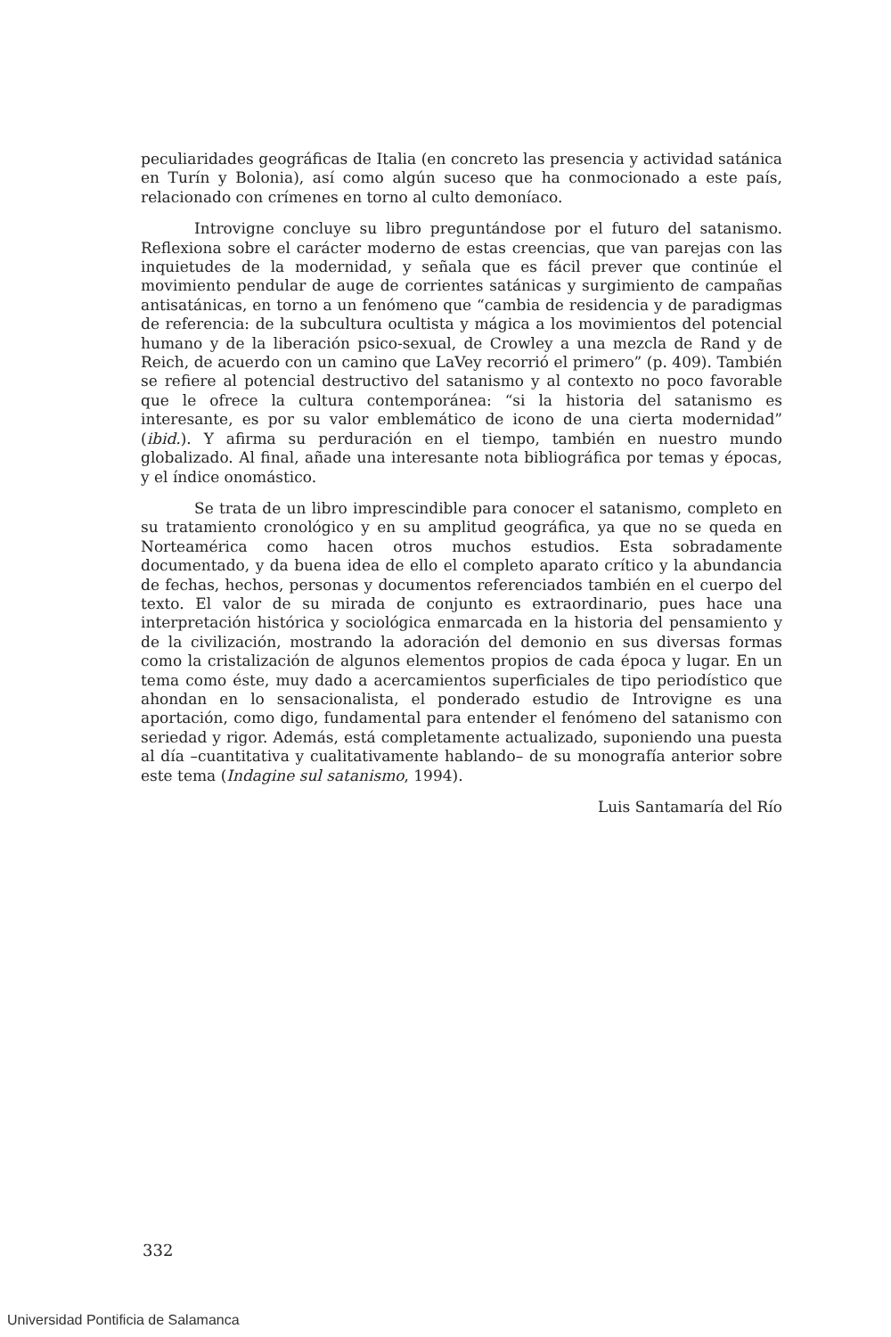peculiaridades geográficas de Italia (en concreto las presencia y actividad satánica en Turín y Bolonia), así como algún suceso que ha conmocionado a este país, relacionado con crímenes en torno al culto demoníaco.
Introvigne concluye su libro preguntándose por el futuro del satanismo. Reflexiona sobre el carácter moderno de estas creencias, que van parejas con las inquietudes de la modernidad, y señala que es fácil prever que continúe el movimiento pendular de auge de corrientes satánicas y surgimiento de campañas antisatánicas, en torno a un fenómeno que “cambia de residencia y de paradigmas de referencia: de la subcultura ocultista y mágica a los movimientos del potencial humano y de la liberación psico-sexual, de Crowley a una mezcla de Rand y de Reich, de acuerdo con un camino que LaVey recorrió el primero” (p. 409). También se refiere al potencial destructivo del satanismo y al contexto no poco favorable que le ofrece la cultura contemporánea: “si la historia del satanismo es interesante, es por su valor emblemático de icono de una cierta modernidad” (ibid.). Y afirma su perduración en el tiempo, también en nuestro mundo globalizado. Al final, añade una interesante nota bibliográfica por temas y épocas, y el índice onomástico.
Se trata de un libro imprescindible para conocer el satanismo, completo en su tratamiento cronológico y en su amplitud geográfica, ya que no se queda en Norteamérica como hacen otros muchos estudios. Esta sobradamente documentado, y da buena idea de ello el completo aparato crítico y la abundancia de fechas, hechos, personas y documentos referenciados también en el cuerpo del texto. El valor de su mirada de conjunto es extraordinario, pues hace una interpretación histórica y sociológica enmarcada en la historia del pensamiento y de la civilización, mostrando la adoración del demonio en sus diversas formas como la cristalización de algunos elementos propios de cada época y lugar. En un tema como éste, muy dado a acercamientos superficiales de tipo periodístico que ahondan en lo sensacionalista, el ponderado estudio de Introvigne es una aportación, como digo, fundamental para entender el fenómeno del satanismo con seriedad y rigor. Además, está completamente actualizado, suponiendo una puesta al día –cuantitativa y cualitativamente hablando– de su monografía anterior sobre este tema (Indagine sul satanismo, 1994).
Luis Santamaría del Río
332
Universidad Pontificia de Salamanca